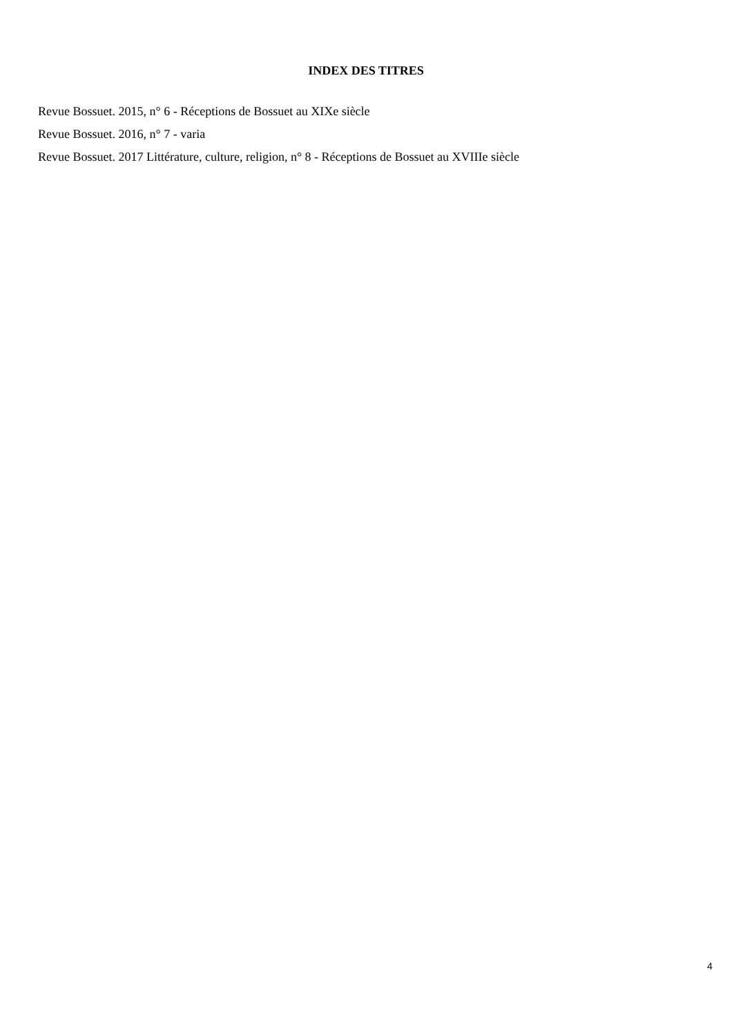INDEX DES TITRES
Revue Bossuet. 2015, n° 6 - Réceptions de Bossuet au XIXe siècle
Revue Bossuet. 2016, n° 7 - varia
Revue Bossuet. 2017 Littérature, culture, religion, n° 8 - Réceptions de Bossuet au XVIIIe siècle
4